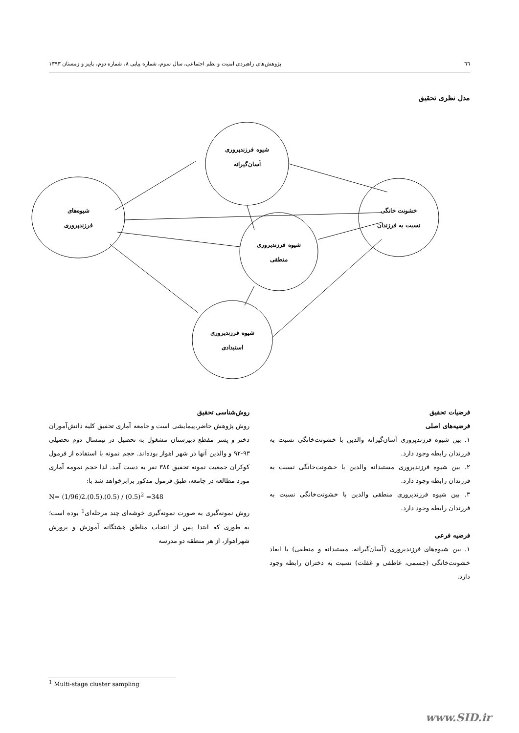٦٦ پژوهش‌های راهبردی امنیت و نظم اجتماعی، سال سوم، شماره پیاپی ۸، شماره دوم، پاییز و زمستان ۱۳۹۳
مدل نظری تحقیق
شیوه فرزندپروری
آسان‌گیرانه
شیوه‌های
فرزندپروری
شیوه فرزندپروری
منطقی
خشونت خانگی
نسبت به فرزندان
شیوه فرزندپروری
استبدادی
فرضیات تحقیق
فرضیه‌های اصلی
۱. بین شیوه فرزندپروری آسان‌گیرانه والدین با خشونت‌خانگی نسبت به فرزندان رابطه وجود دارد.
۲. بین شیوه فرزندپروری مستبدانه والدین با خشونت‌خانگی نسبت به فرزندان رابطه وجود دارد.
۳. بین شیوه فرزندپروری منطقی والدین با خشونت‌خانگی نسبت به فرزندان رابطه وجود دارد.
فرضیه فرعی
۱. بین شیوه‌های فرزندپروری (آسان‌گیرانه، مستبدانه و منطقی) با ابعاد خشونت‌خانگی (جسمی، عاطفی و غفلت) نسبت به دختران رابطه وجود دارد.
روش‌شناسی تحقیق
روش پژوهش حاضر،پیمایشی است و جامعه آماری تحقیق کلیه دانش‌آموزان دختر و پسر مقطع دبیرستان مشغول به تحصیل در نیمسال دوم تحصیلی ۹۳-۹۲ و والدین آنها در شهر اهواز بوده‌اند. حجم نمونه با استفاده از فرمول کوکران جمعیت نمونه تحقیق ۳۸٤ نفر به دست آمد. لذا حجم نمومه آماری مورد مطالعه در جامعه، طبق فرمول مذکور برابرخواهد شد با:
N= (1/96)2.(0.5).(0.5) / (0.5)<sup>2</sup> =348
روش نمونه‌گیری به صورت نمونه‌گیری خوشه‌ای چند مرحله‌ای<sup>1</sup> بوده است؛ به طوری که ابتدا پس از انتخاب مناطق هشتگانه آموزش و پرورش شهراهواز، از هر منطقه دو مدرسه
<sup>1</sup> Multi-stage cluster sampling
www.SID.ir